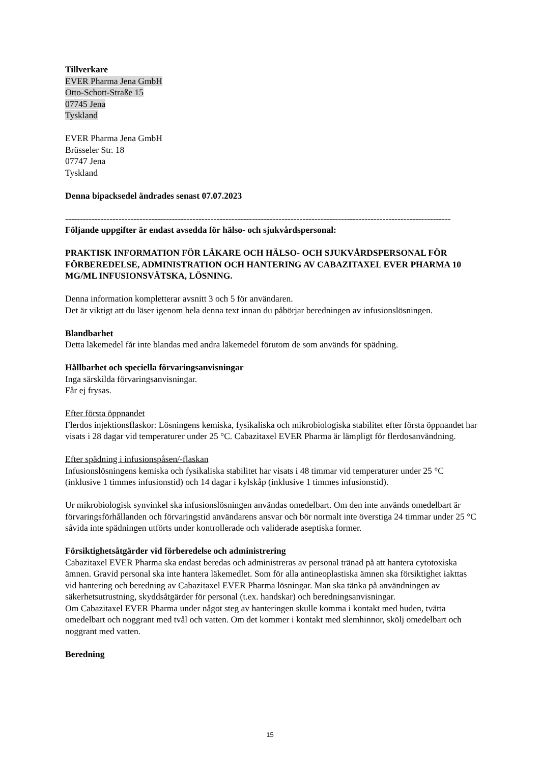Tillverkare
EVER Pharma Jena GmbH
Otto-Schott-Straße 15
07745 Jena
Tyskland
EVER Pharma Jena GmbH
Brüsseler Str. 18
07747 Jena
Tyskland
Denna bipacksedel ändrades senast 07.07.2023
----------------------------------------------------------------------------------------------------------------------------------
Följande uppgifter är endast avsedda för hälso- och sjukvårdspersonal:
PRAKTISK INFORMATION FÖR LÄKARE OCH HÄLSO- OCH SJUKVÅRDSPERSONAL FÖR FÖRBEREDELSE, ADMINISTRATION OCH HANTERING AV CABAZITAXEL EVER PHARMA 10 MG/ML INFUSIONSVÄTSKA, LÖSNING.
Denna information kompletterar avsnitt 3 och 5 för användaren.
Det är viktigt att du läser igenom hela denna text innan du påbörjar beredningen av infusionslösningen.
Blandbarhet
Detta läkemedel får inte blandas med andra läkemedel förutom de som används för spädning.
Hållbarhet och speciella förvaringsanvisningar
Inga särskilda förvaringsanvisningar.
Får ej frysas.
Efter första öppnandet
Flerdos injektionsflaskor: Lösningens kemiska, fysikaliska och mikrobiologiska stabilitet efter första öppnandet har visats i 28 dagar vid temperaturer under 25 °C. Cabazitaxel EVER Pharma är lämpligt för flerdosanvändning.
Efter spädning i infusionspåsen/-flaskan
Infusionslösningens kemiska och fysikaliska stabilitet har visats i 48 timmar vid temperaturer under 25 °C (inklusive 1 timmes infusionstid) och 14 dagar i kylskåp (inklusive 1 timmes infusionstid).
Ur mikrobiologisk synvinkel ska infusionslösningen användas omedelbart. Om den inte används omedelbart är förvaringsförhållanden och förvaringstid användarens ansvar och bör normalt inte överstiga 24 timmar under 25 °C såvida inte spädningen utförts under kontrollerade och validerade aseptiska former.
Försiktighetsåtgärder vid förberedelse och administrering
Cabazitaxel EVER Pharma ska endast beredas och administreras av personal tränad på att hantera cytotoxiska ämnen. Gravid personal ska inte hantera läkemedlet. Som för alla antineoplastiska ämnen ska försiktighet iakttas vid hantering och beredning av Cabazitaxel EVER Pharma lösningar. Man ska tänka på användningen av säkerhetsutrustning, skyddsåtgärder för personal (t.ex. handskar) och beredningsanvisningar.
Om Cabazitaxel EVER Pharma under något steg av hanteringen skulle komma i kontakt med huden, tvätta omedelbart och noggrant med tvål och vatten. Om det kommer i kontakt med slemhinnor, skölj omedelbart och noggrant med vatten.
Beredning
15